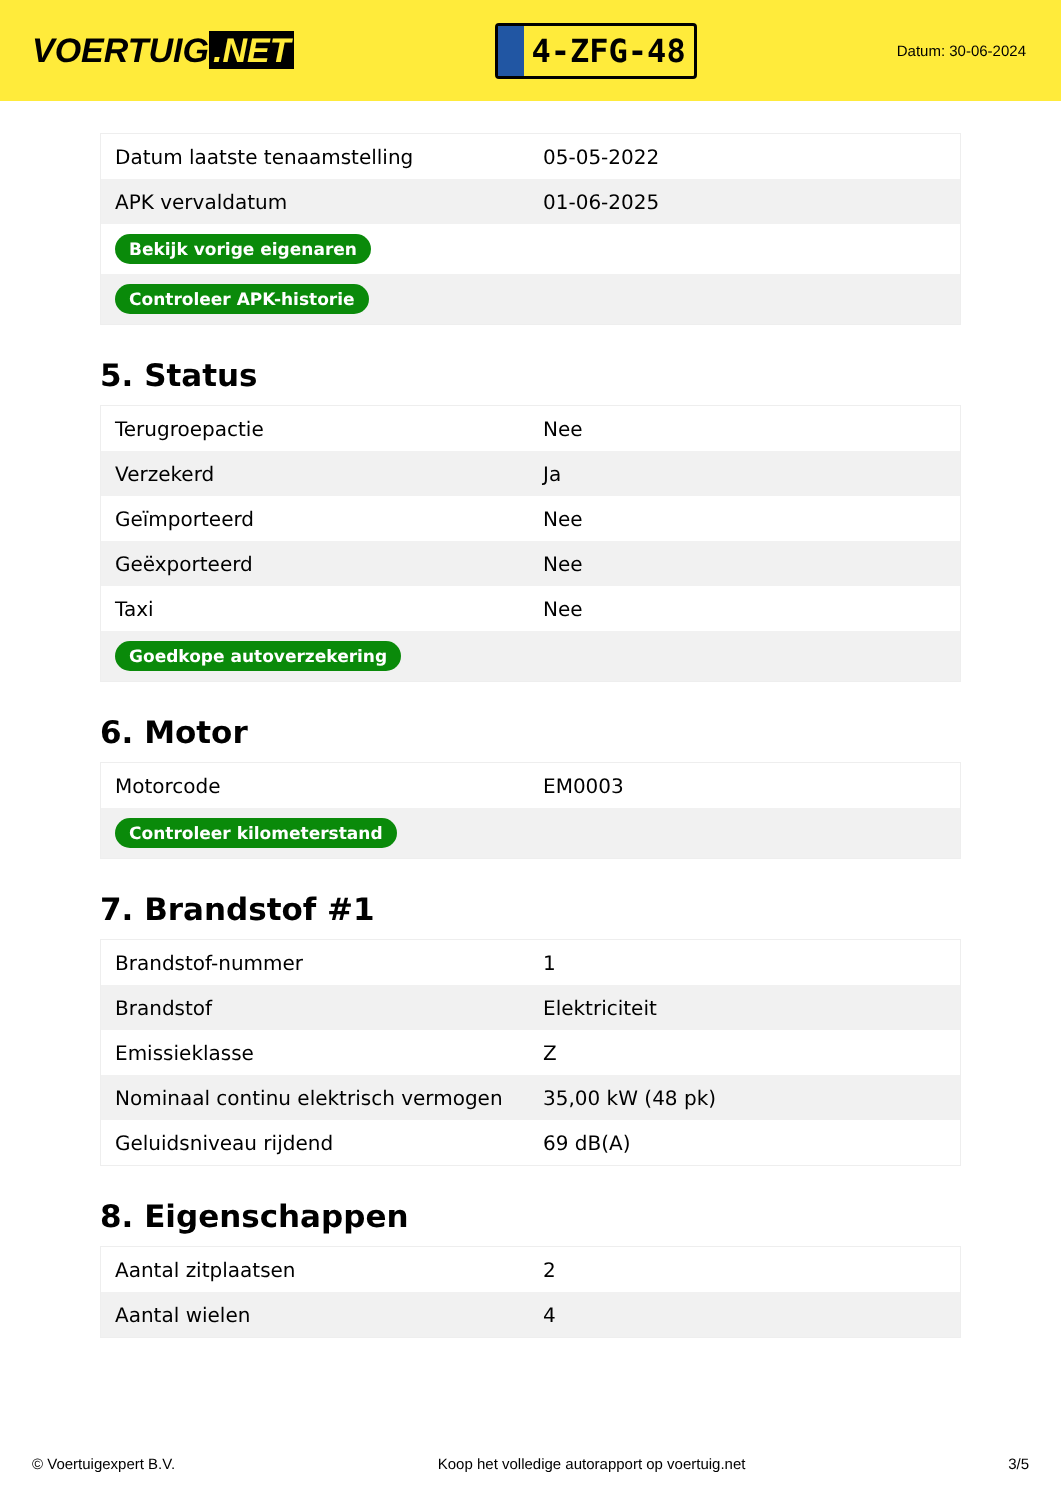VOERTUIG.NET
4-ZFG-48
Datum: 30-06-2024
| Datum laatste tenaamstelling | 05-05-2022 |
| APK vervaldatum | 01-06-2025 |
| Bekijk vorige eigenaren | |
| Controleer APK-historie | |
5. Status
| Terugroepactie | Nee |
| Verzekerd | Ja |
| Geïmporteerd | Nee |
| Geëxporteerd | Nee |
| Taxi | Nee |
| Goedkope autoverzekering | |
6. Motor
| Motorcode | EM0003 |
| Controleer kilometerstand | |
7. Brandstof #1
| Brandstof-nummer | 1 |
| Brandstof | Elektriciteit |
| Emissieklasse | Z |
| Nominaal continu elektrisch vermogen | 35,00 kW (48 pk) |
| Geluidsniveau rijdend | 69 dB(A) |
8. Eigenschappen
| Aantal zitplaatsen | 2 |
| Aantal wielen | 4 |
© Voertuigexpert B.V. Koop het volledige autorapport op voertuig.net 3/5